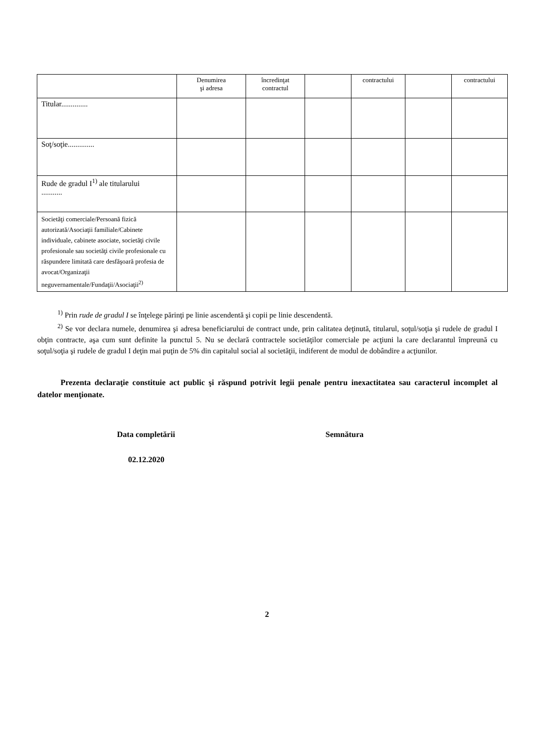| | Denumirea şi adresa | încredinţat contractul | | contractului | | contractului |
| Titular.............. | | | | | | |
| Soţ/soţie.............. | | | | | | |
| Rude de gradul I<sup>1)</sup> ale titularului ........... | | | | | | |
| Societăţi comerciale/Persoană fizică autorizată/Asociaţii familiale/Cabinete individuale, cabinete asociate, societăţi civile profesionale sau societăţi civile profesionale cu răspundere limitată care desfăşoară profesia de avocat/Organizaţii neguvernamentale/Fundaţii/Asociaţii<sup>2)</sup> | | | | | | |
<sup>1)</sup> Prin rude de gradul I se înţelege părinţi pe linie ascendentă şi copii pe linie descendentă.
<sup>2)</sup> Se vor declara numele, denumirea şi adresa beneficiarului de contract unde, prin calitatea deţinută, titularul, soţul/soţia şi rudele de gradul I obţin contracte, aşa cum sunt definite la punctul 5. Nu se declară contractele societăţilor comerciale pe acţiuni la care declarantul împreună cu soţul/soţia şi rudele de gradul I deţin mai puţin de 5% din capitalul social al societăţii, indiferent de modul de dobândire a acţiunilor.
Prezenta declaraţie constituie act public şi răspund potrivit legii penale pentru inexactitatea sau caracterul incomplet al datelor menţionate.
Data completării Semnătura
02.12.2020
2